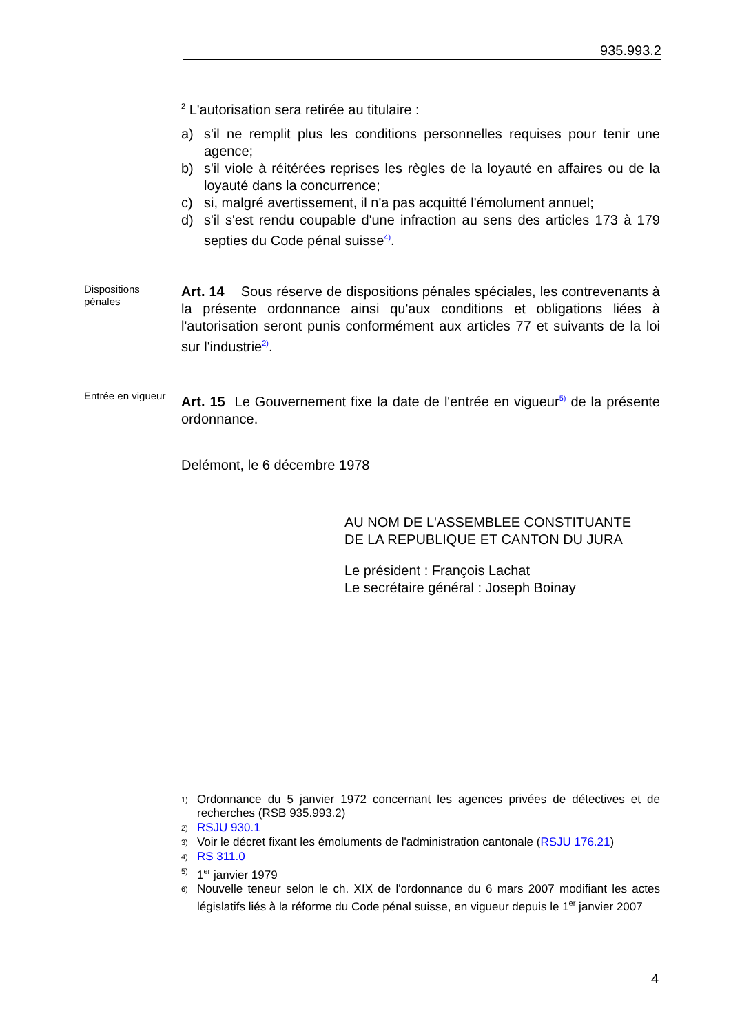935.993.2
<sup>2</sup> L'autorisation sera retirée au titulaire :
a) s'il ne remplit plus les conditions personnelles requises pour tenir une agence;
b) s'il viole à réitérées reprises les règles de la loyauté en affaires ou de la loyauté dans la concurrence;
c) si, malgré avertissement, il n'a pas acquitté l'émolument annuel;
d) s'il s'est rendu coupable d'une infraction au sens des articles 173 à 179 septies du Code pénal suisse<sup>4)</sup>.
Dispositions pénales
Art. 14 Sous réserve de dispositions pénales spéciales, les contrevenants à la présente ordonnance ainsi qu'aux conditions et obligations liées à l'autorisation seront punis conformément aux articles 77 et suivants de la loi sur l'industrie<sup>2)</sup>.
Entrée en vigueur
Art. 15 Le Gouvernement fixe la date de l'entrée en vigueur<sup>5)</sup> de la présente ordonnance.
Delémont, le 6 décembre 1978
AU NOM DE L'ASSEMBLEE CONSTITUANTE
DE LA REPUBLIQUE ET CANTON DU JURA
Le président : François Lachat
Le secrétaire général : Joseph Boinay
1) Ordonnance du 5 janvier 1972 concernant les agences privées de détectives et de recherches (RSB 935.993.2)
2) RSJU 930.1
3) Voir le décret fixant les émoluments de l'administration cantonale (RSJU 176.21)
4) RS 311.0
5) 1<sup>er</sup> janvier 1979
6) Nouvelle teneur selon le ch. XIX de l'ordonnance du 6 mars 2007 modifiant les actes législatifs liés à la réforme du Code pénal suisse, en vigueur depuis le 1<sup>er</sup> janvier 2007
4